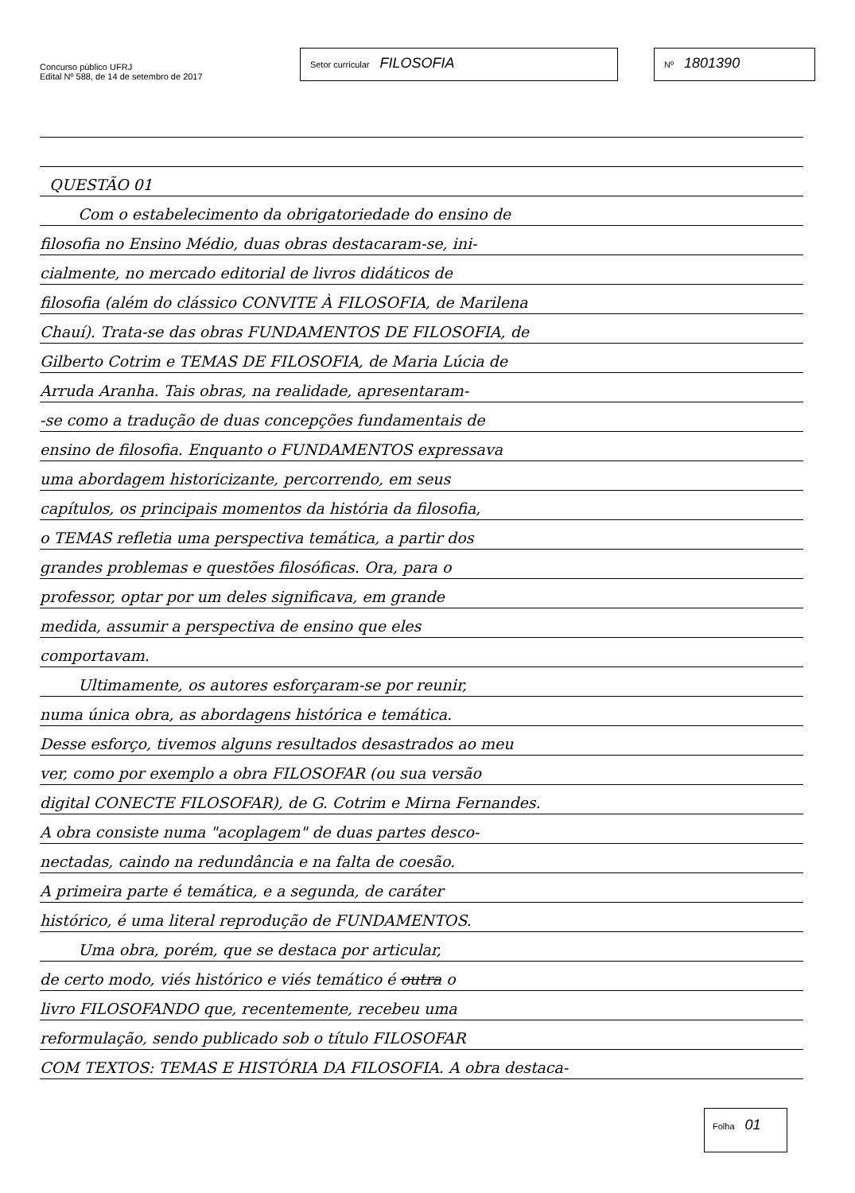Concurso público UFRJ
Edital Nº 588, de 14 de setembro de 2017
Setor curricular FILOSOFIA
Nº 1801390
QUESTÃO 01
Com o estabelecimento da obrigatoriedade do ensino de
filosofia no Ensino Médio, duas obras destacaram-se, ini-
cialmente, no mercado editorial de livros didáticos de
filosofia (além do clássico CONVITE À FILOSOFIA, de Marilena
Chauí). Trata-se das obras FUNDAMENTOS DE FILOSOFIA, de
Gilberto Cotrim e TEMAS DE FILOSOFIA, de Maria Lúcia de
Arruda Aranha. Tais obras, na realidade, apresentaram-
-se como a tradução de duas concepções fundamentais de
ensino de filosofia. Enquanto o FUNDAMENTOS expressava
uma abordagem historicizante, percorrendo, em seus
capítulos, os principais momentos da história da filosofia,
o TEMAS refletia uma perspectiva temática, a partir dos
grandes problemas e questões filosóficas. Ora, para o
professor, optar por um deles significava, em grande
medida, assumir a perspectiva de ensino que eles
comportavam.
Ultimamente, os autores esforçaram-se por reunir,
numa única obra, as abordagens histórica e temática.
Desse esforço, tivemos alguns resultados desastrados ao meu
ver, como por exemplo a obra FILOSOFAR (ou sua versão
digital CONECTE FILOSOFAR), de G. Cotrim e Mirna Fernandes.
A obra consiste numa "acoplagem" de duas partes desco-
nectadas, caindo na redundância e na falta de coesão.
A primeira parte é temática, e a segunda, de caráter
histórico, é uma literal reprodução de FUNDAMENTOS.
Uma obra, porém, que se destaca por articular,
de certo modo, viés histórico e viés temático é outra o
livro FILOSOFANDO que, recentemente, recebeu uma
reformulação, sendo publicado sob o título FILOSOFAR
COM TEXTOS: TEMAS E HISTÓRIA DA FILOSOFIA. A obra destaca-
Folha 01